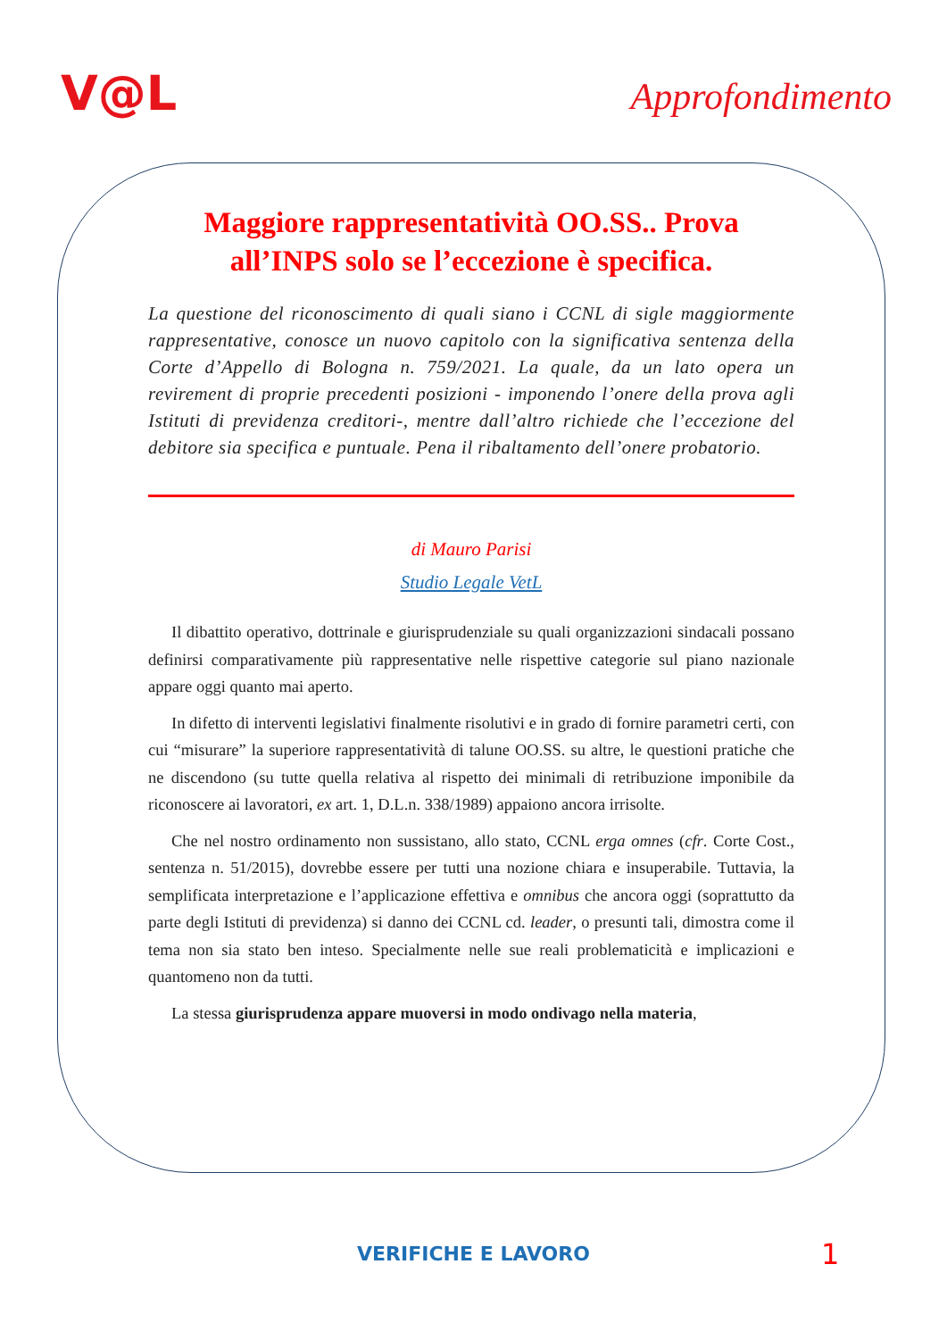V@L
Approfondimento
Maggiore rappresentatività OO.SS.. Prova all’INPS solo se l’eccezione è specifica.
La questione del riconoscimento di quali siano i CCNL di sigle maggiormente rappresentative, conosce un nuovo capitolo con la significativa sentenza della Corte d’Appello di Bologna n. 759/2021. La quale, da un lato opera un revirement di proprie precedenti posizioni - imponendo l’onere della prova agli Istituti di previdenza creditori-, mentre dall’altro richiede che l’eccezione del debitore sia specifica e puntuale. Pena il ribaltamento dell’onere probatorio.
di Mauro Parisi
Studio Legale VetL
Il dibattito operativo, dottrinale e giurisprudenziale su quali organizzazioni sindacali possano definirsi comparativamente più rappresentative nelle rispettive categorie sul piano nazionale appare oggi quanto mai aperto.
In difetto di interventi legislativi finalmente risolutivi e in grado di fornire parametri certi, con cui “misurare” la superiore rappresentatività di talune OO.SS. su altre, le questioni pratiche che ne discendono (su tutte quella relativa al rispetto dei minimali di retribuzione imponibile da riconoscere ai lavoratori, ex art. 1, D.L.n. 338/1989) appaiono ancora irrisolte.
Che nel nostro ordinamento non sussistano, allo stato, CCNL erga omnes (cfr. Corte Cost., sentenza n. 51/2015), dovrebbe essere per tutti una nozione chiara e insuperabile. Tuttavia, la semplificata interpretazione e l’applicazione effettiva e omnibus che ancora oggi (soprattutto da parte degli Istituti di previdenza) si danno dei CCNL cd. leader, o presunti tali, dimostra come il tema non sia stato ben inteso. Specialmente nelle sue reali problematicità e implicazioni e quantomeno non da tutti.
La stessa giurisprudenza appare muoversi in modo ondivago nella materia,
VERIFICHE E LAVORO 1